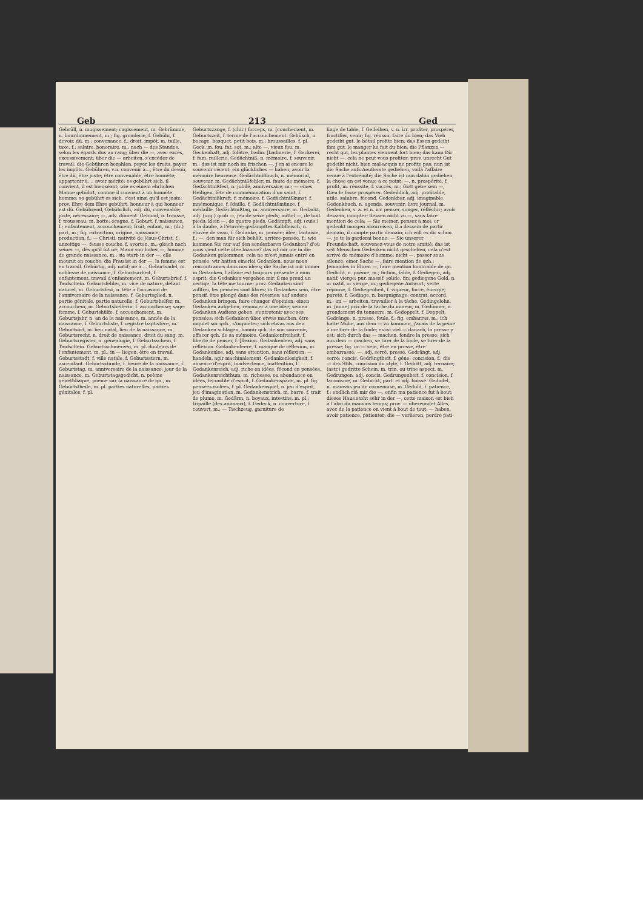Geb 213 Ged
Gebrüll, n. mugissement; rugissement, m. Gebrümme, n. bourdonnement, m.; fig. gronderie, f. Gebühr, f. devoir, dû, m.; convenance, f.; droit, impôt, m. taille, taxe, f.; salaire, honoraire, m.; nach — des Standes, selon les égards dus au rang; über die —, avec excès, excessivement; über die — arbeiten, s'excéder de travail; die Gebühren bezahlen, payer les droits, payer les impôts. Gebühren, v.n. convenir à..., être du devoir, être dû, être juste; être convenable, être honnête; appartenir à..., avoir mérité; es gebührt sich, il convient, il est bienséant; wie es einem ehrlichen Manne gebührt, comme il convient à un honnête homme; so gebührt es sich, c'est ainsi qu'il est juste; prov. Ehre dem Ehre gebührt, honneur à qui honneur est dû. Gebührend, Gebührlich, adj. dû, convenable; juste, nécessaire; —, adv. dûment. Gebund, n. trousse, f. trousseau, m. botte; écagne, f. Geburt, f. naissance, f.; enfantement, accouchement; fruit, enfant, m.; (dr.) part, m.; fig. extraction, origine, naissance; production, f.; — Christi, nativité de Jésus-Christ, f.; unzeitige —, fausse couche, f. avorton, m.; gleich nach seiner —, dès qu'il fut né; Mann von hoher —, homme de grande naissance, m.; sie starb in der —, elle mourut en couche; die Frau ist in der —, la femme est en travail. Gebürtig, adj. natif; né à.... Geburtsadel, m. noblesse de naissance, f. Geburtsarbeit, f. enfantement, travail d'enfantement, m. Geburtsbrief, f. Taufschein. Geburtsfehler, m. vice de nature, défaut naturel, m. Geburtsfest, n. fête à l'occasion de l'anniversaire de la naissance, f. Geburtsglied, n. partie génitale, partie naturelle, f. Geburtshelfer, m. accoucheur, m. Geburtshelferin, f. accoucheuse; sage-femme, f. Geburtshülfe, f. accouchement, m. Geburtsjahr, n. an de la naissance, m. année de la naissance, f. Geburtsliste, f. registre baptistère, m. Geburtsort, m. lieu natal, lieu de la naissance, m. Geburtsrecht, n. droit de naissance, droit du sang, m. Geburtsregister, n. généalogie, f. Geburtsschein, f. Taufschein. Geburtsschmerzen, m. pl. douleurs de l'enfantement, m. pl.; in — liegen, être en travail. Geburtsstadt, f. ville natale, f. Geburtsstern, m. ascendant. Geburtsstunde, f. heure de la naissance, f. Geburtstag, m. anniversaire de la naissance; jour de la naissance, m. Geburtstagsgedicht, n. poème généthliaque, poème sur la naissance de qn., m. Geburtstheile, m. pl. parties naturelles, parties génitales, f. pl.
Geburtszange, f. (chir.) forceps, m. [couchement, m. Geburtszeit, f. terme de l'accouchement. Gebüsch, n. bocage, bosquet, petit bois, m.; broussailles, f. pl. Geck, m. fou, fat, sot, m.; alte —, vieux fou, m. Geckenhaft, adj. folâtre, badin. [badinerie, f. Geckerei, f. fam. raillerie, Gedächtniß, n. mémoire, f. souvenir, m.; das ist mir noch im frischen —, j'en ai encore le souvenir récent; ein glückliches — haben, avoir la mémoire heureuse. Gedächtnißbuch, n. mémorial, souvenir, m. Gedächtnißfehler, m. faute de mémoire, f. Gedächtnißfest, n. jubilé, anniversaire, m.; — eines Heiligen, fête de commémoration d'un saint, f. Gedächtnißkraft, f. mémoire, f. Gedächtnißkunst, f. mnémonique, f. [daille, f. Gedächtnißmünze, f médaille. Gedächtnißtag, m. anniversaire, m. Gedackt, adj. (org.) grob —, jeu de seize pieds; mittel —, de huit pieds; klein —, de quatre pieds. Gedämpft, adj. (cuis.) à la daube, à l'étuvée; gedämpftes Kalbfleisch, n. étuvée de veau, f. Gedanke, m. pensée; idée; fantaisie, f.; —, den man für sich behält, arrière-pensée, f.; wie kommen Sie nur auf den sonderbaren Gedanken? d'où vous vient cette idée bizarre? das ist mir nie in die Gedanken gekommen, cela ne m'est jamais entré en pensée; wir hatten einerlei Gedanken, nous nous rencontrames dans nos idées; die Sache ist mir immer in Gedanken, l'affaire est toujours présente à mon esprit; die Gedanken vergehen mir, il me prend un vertige, la tête me tourne; prov. Gedanken sind zollfrei, les pensées sont libres; in Gedanken sein, être pensif, être plongé dans des rêveries; auf andere Gedanken bringen, faire changer d'opinion; einen Gedanken aufgeben, renoncer à une idée; seinen Gedanken Audienz geben, s'entretenir avec ses pensées; sich Gedanken über etwas machen, être inquiet sur qch., s'inquiéter; sich etwas aus den Gedanken schlagen, bannir qch. de son souvenir, effacer qch. de sa mémoire. Gedankenfreiheit, f. liberté de penser, f. [flexion. Gedankenleer, adj. sans réflexion. Gedankenleere, f. manque de réflexion, m. Gedankenlos, adj. sans attention, sans réflexion; — handeln, agir machinalement. Gedankenlosigkeit, f. absence d'esprit, inadvertence, inattention, f. Gedankenreich, adj. riche en idées, fécond en pensées. Gedankenreichthum, m. richesse, ou abondance en idées, fécondité d'esprit, f. Gedankenspäne, m. pl. fig. pensées isolées, f. pl. Gedankenspiel, n. jeu d'esprit, jeu d'imagination, m. Gedankenstrich, m. barre, f. trait de plume, m. Gedärm, n. boyaux, intestins, m. pl.; tripaille (des animaux), f. Gedeck, n. couverture, f. couvert, m.; — Tischzeug, garniture de
linge de table, f. Gedeihen, v. n. irr. profiter, prospérer, fructifier, venir; fig. réussir, faire du bien; das Vieh gedeiht gut, le bétail profite bien; das Essen gedeiht ihm gut, le manger lui fait du bien; die Pflanzen — recht gut, les plantes viennent fort bien; das kann Dir nicht —, cela ne peut vous profiter; prov. unrecht Gut gedeiht nicht, bien mal-acquis ne profite pas; nun ist die Sache aufs Aeußerste gediehen, voilà l'affaire venue à l'extrémité; die Sache ist nun dahin gediehen, la chose en est venue à ce point; —, n. prospérité, f. profit, m. réussite, f. succès, m.; Gott gebe sein —, Dieu le fasse prospérer. Gedeihlich, adj. profitable, utile, salubre, fécond. Gedenkbar, adj. imaginable. Gedenkbuch, n. agenda, souvenir; livre journal, m. Gedenken, v. a. et n. irr. penser, songer, réfléchir; avoir dessein, compter; dessen nicht zu —, sans faire mention de cela; — Sie meiner, pensez à moi; er gedenkt morgen abzureisen, il a dessein de partir demain, il compte partir demain; ich will es dir schon —, je te la garderai bonne; — Sie unserer Freundschaft, souvenez-vous de notre amitié; das ist seit Menschen Gedenken nicht geschehen, cela n'est arrivé de mémoire d'homme; nicht —, passer sous silence; einer Sache —, faire mention de qch.; Jemandes in Ehren —, faire mention honorable de qn. Gedicht, n. poème, m.; fiction, fable, f. Gediegen, adj. natif, vierge; pur, massif, solide, fin; gediegene Gold, n. or natif, or vierge, m.; gediegene Antwort, verte réponse, f. Gediegenheit, f. vigueur, force, énergie; pureté, f. Gedinge, n. barguignage; contrat, accord, m.; im — arbeiten, travailler à la tâche. Gedingelohn, m. (mine) prix de la tâche du mineur, m. Gedönner, n. grondement du tonnerre, m. Gedoppelt, f. Doppelt. Gedränge, n. presse, foule, f.; fig. embarras, m.; ich hatte Mühe, aus dem — zu kommen, j'avais de la peine à me tirer de la foule; es ist viel — danach, la presse y est; sich durch das — machen, fendre la presse; sich aus dem — machen, se tirer de la foule, se tirer de la presse; fig. im — sein, être en presse, être embarrassé; —, adj. serré, pressé. Gedrängt, adj. serré; concis. Gedrängtheit, f. gêne; concision, f.; die — des Stils, concision du style, f. Gedritt, adj. ternaire; (astr.) gedritte Schein, m. trin, ou trine aspect, m. Gedrungen, adj. concis. Gedrungenheit, f. concision, f. laconisme, m. Geduckt, part. et adj. baissé. Gedudel, n. mauvais jeu de cornemuse, m. Geduld, f. patience, f.; endlich riß mir die —, enfin ma patience fut à bout; dieses Haus steht sehr in der —, cette maison est bien à l'abri du mauvais temps; prov. — überwindet Alles, avec de la patience on vient à bout de tout; — haben, avoir patience, patienter; die — verlieren, perdre pati-